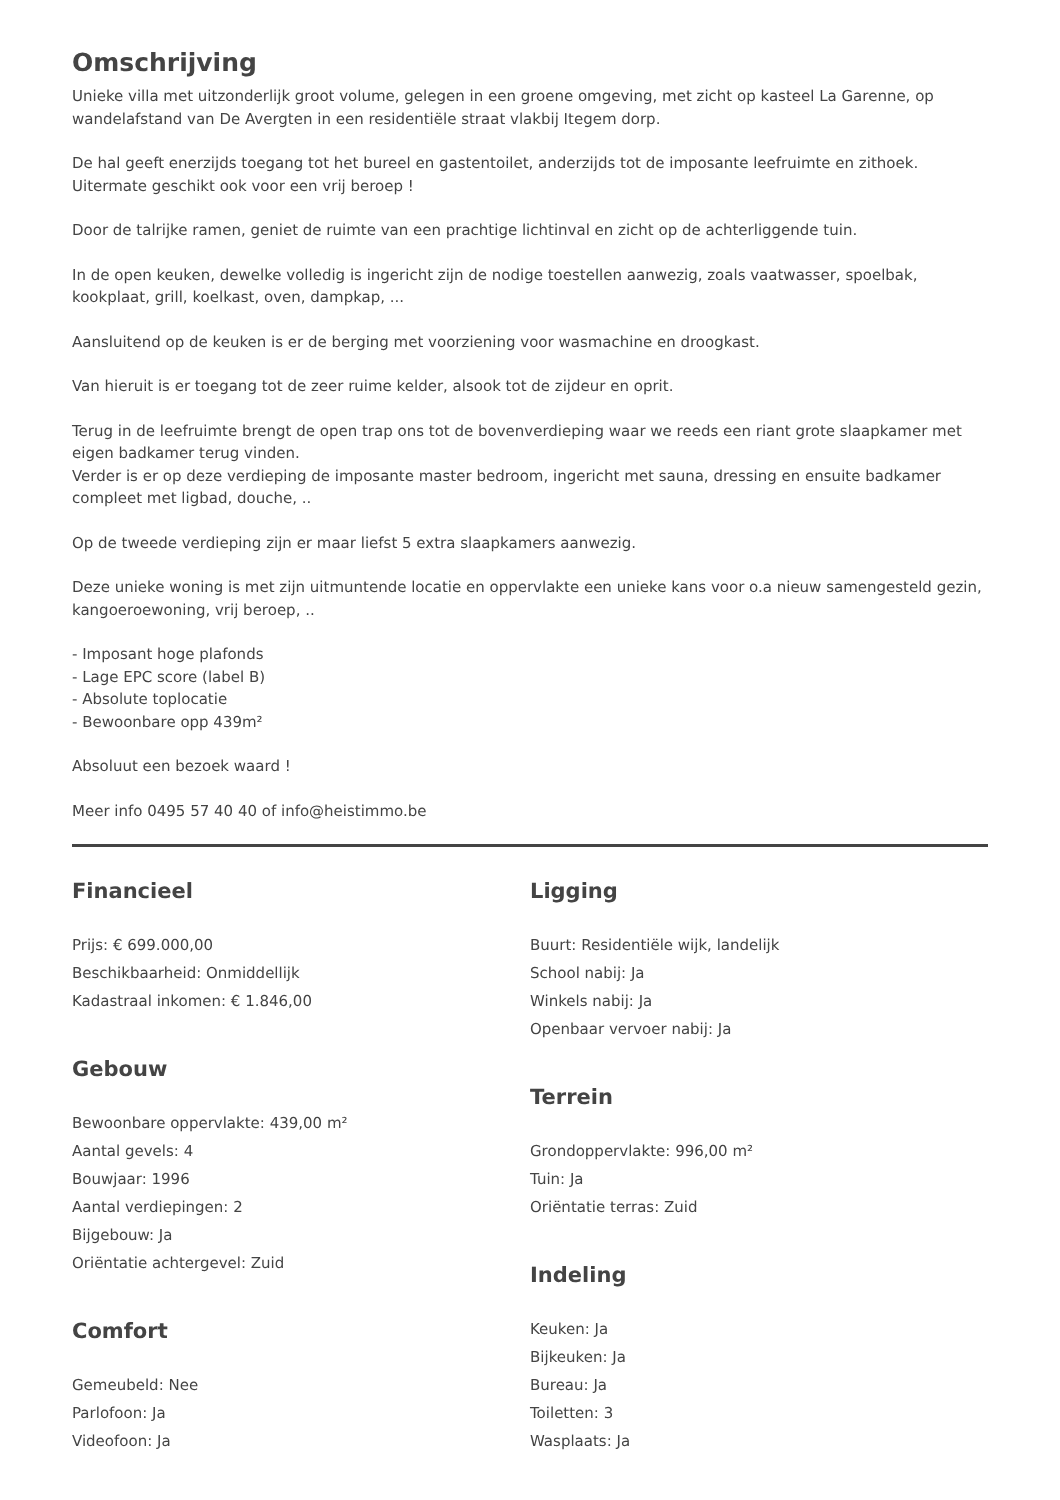Omschrijving
Unieke villa met uitzonderlijk groot volume, gelegen in een groene omgeving, met zicht op kasteel La Garenne, op wandelafstand van De Avergten in een residentiële straat vlakbij Itegem dorp.
De hal geeft enerzijds toegang tot het bureel en gastentoilet, anderzijds tot de imposante leefruimte en zithoek.
Uitermate geschikt ook voor een vrij beroep !
Door de talrijke ramen, geniet de ruimte van een prachtige lichtinval en zicht op de achterliggende tuin.
In de open keuken, dewelke volledig is ingericht zijn de nodige toestellen aanwezig, zoals vaatwasser, spoelbak, kookplaat, grill, koelkast, oven, dampkap, ...
Aansluitend op de keuken is er de berging met voorziening voor wasmachine en droogkast.
Van hieruit is er toegang tot de zeer ruime kelder, alsook tot de zijdeur en oprit.
Terug in de leefruimte brengt de open trap ons tot de bovenverdieping waar we reeds een riant grote slaapkamer met eigen badkamer terug vinden.
Verder is er op deze verdieping de imposante master bedroom, ingericht met sauna, dressing en ensuite badkamer compleet met ligbad, douche, ..
Op de tweede verdieping zijn er maar liefst 5 extra slaapkamers aanwezig.
Deze unieke woning is met zijn uitmuntende locatie en oppervlakte een unieke kans voor o.a nieuw samengesteld gezin, kangoeroewoning, vrij beroep, ..
- Imposant hoge plafonds
- Lage EPC score (label B)
- Absolute toplocatie
- Bewoonbare opp 439m²
Absoluut een bezoek waard !
Meer info 0495 57 40 40 of info@heistimmo.be
Financieel
Prijs: € 699.000,00
Beschikbaarheid: Onmiddellijk
Kadastraal inkomen: € 1.846,00
Gebouw
Bewoonbare oppervlakte: 439,00 m²
Aantal gevels: 4
Bouwjaar: 1996
Aantal verdiepingen: 2
Bijgebouw: Ja
Oriëntatie achtergevel: Zuid
Comfort
Gemeubeld: Nee
Parlofoon: Ja
Videofoon: Ja
Ligging
Buurt: Residentiële wijk, landelijk
School nabij: Ja
Winkels nabij: Ja
Openbaar vervoer nabij: Ja
Terrein
Grondoppervlakte: 996,00 m²
Tuin: Ja
Oriëntatie terras: Zuid
Indeling
Keuken: Ja
Bijkeuken: Ja
Bureau: Ja
Toiletten: 3
Wasplaats: Ja